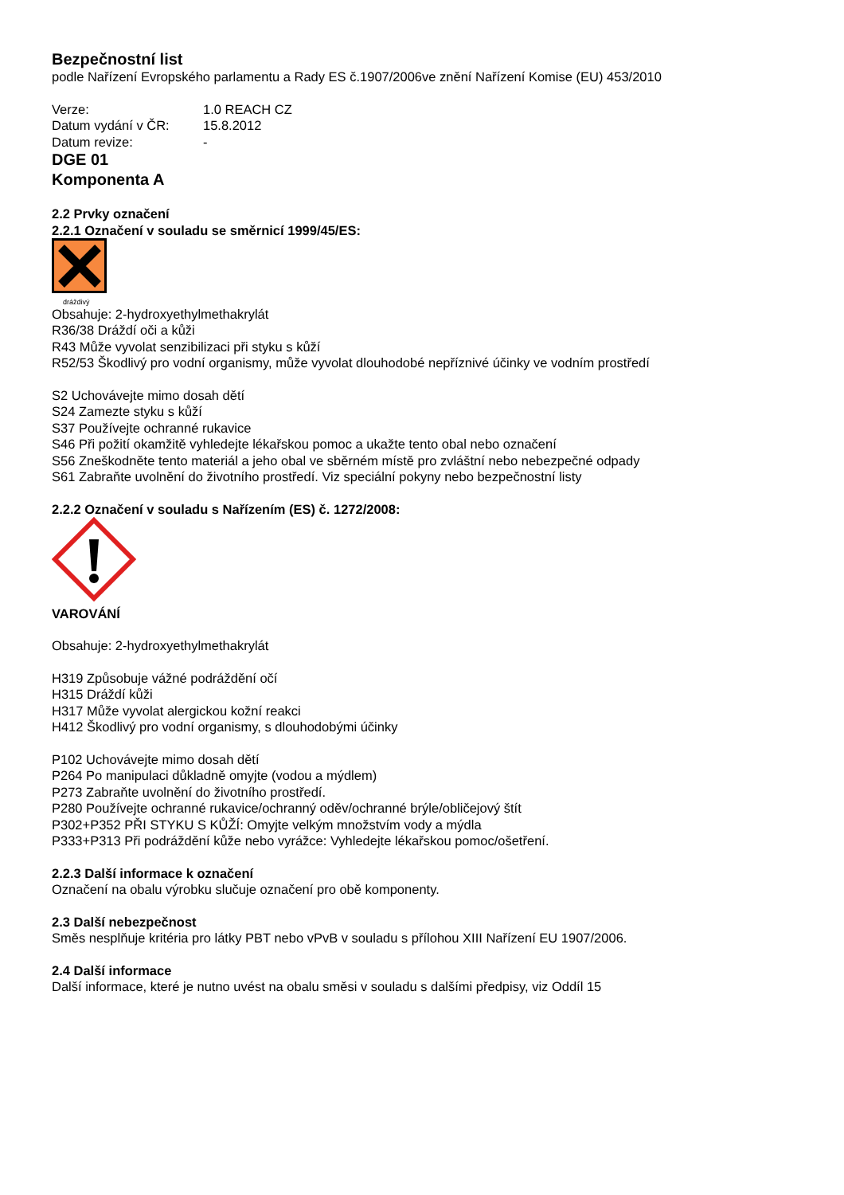Bezpečnostní list
podle Nařízení Evropského parlamentu a Rady ES č.1907/2006ve znění Nařízení Komise (EU) 453/2010
Verze: 1.0 REACH CZ Datum vydání v ČR: 15.8.2012 Datum revize: -
DGE 01
Komponenta A
2.2 Prvky označení
2.2.1 Označení v souladu se směrnicí 1999/45/ES:
dráždivý
Obsahuje: 2-hydroxyethylmethakrylát
R36/38 Dráždí oči a kůži
R43 Může vyvolat senzibilizaci při styku s kůží
R52/53 Škodlivý pro vodní organismy, může vyvolat dlouhodobé nepříznivé účinky ve vodním prostředí
S2 Uchovávejte mimo dosah dětí
S24 Zamezte styku s kůží
S37 Používejte ochranné rukavice
S46 Při požití okamžitě vyhledejte lékařskou pomoc a ukažte tento obal nebo označení
S56 Zneškodněte tento materiál a jeho obal ve sběrném místě pro zvláštní nebo nebezpečné odpady
S61 Zabraňte uvolnění do životního prostředí. Viz speciální pokyny nebo bezpečnostní listy
2.2.2 Označení v souladu s Nařízením (ES) č. 1272/2008:
VAROVÁNÍ
Obsahuje: 2-hydroxyethylmethakrylát
H319 Způsobuje vážné podráždění očí
H315 Dráždí kůži
H317 Může vyvolat alergickou kožní reakci
H412 Škodlivý pro vodní organismy, s dlouhodobými účinky
P102 Uchovávejte mimo dosah dětí
P264 Po manipulaci důkladně omyjte (vodou a mýdlem)
P273 Zabraňte uvolnění do životního prostředí.
P280 Používejte ochranné rukavice/ochranný oděv/ochranné brýle/obličejový štít
P302+P352 PŘI STYKU S KŮŽÍ: Omyjte velkým množstvím vody a mýdla
P333+P313 Při podráždění kůže nebo vyrážce: Vyhledejte lékařskou pomoc/ošetření.
2.2.3 Další informace k označení
Označení na obalu výrobku slučuje označení pro obě komponenty.
2.3 Další nebezpečnost
Směs nesplňuje kritéria pro látky PBT nebo vPvB v souladu s přílohou XIII Nařízení EU 1907/2006.
2.4 Další informace
Další informace, které je nutno uvést na obalu směsi v souladu s dalšími předpisy, viz Oddíl 15